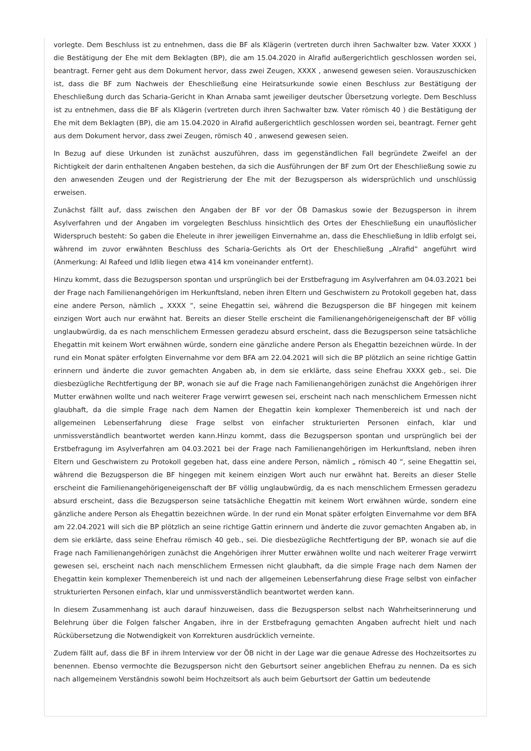vorlegte. Dem Beschluss ist zu entnehmen, dass die BF als Klägerin (vertreten durch ihren Sachwalter bzw. Vater XXXX ) die Bestätigung der Ehe mit dem Beklagten (BP), die am 15.04.2020 in Alrafid außergerichtlich geschlossen worden sei, beantragt. Ferner geht aus dem Dokument hervor, dass zwei Zeugen, XXXX , anwesend gewesen seien. Vorauszuschicken ist, dass die BF zum Nachweis der Eheschließung eine Heiratsurkunde sowie einen Beschluss zur Bestätigung der Eheschließung durch das Scharia-Gericht in Khan Arnaba samt jeweiliger deutscher Übersetzung vorlegte. Dem Beschluss ist zu entnehmen, dass die BF als Klägerin (vertreten durch ihren Sachwalter bzw. Vater römisch 40 ) die Bestätigung der Ehe mit dem Beklagten (BP), die am 15.04.2020 in Alrafid außergerichtlich geschlossen worden sei, beantragt. Ferner geht aus dem Dokument hervor, dass zwei Zeugen, römisch 40 , anwesend gewesen seien.
In Bezug auf diese Urkunden ist zunächst auszuführen, dass im gegenständlichen Fall begründete Zweifel an der Richtigkeit der darin enthaltenen Angaben bestehen, da sich die Ausführungen der BF zum Ort der Eheschließung sowie zu den anwesenden Zeugen und der Registrierung der Ehe mit der Bezugsperson als widersprüchlich und unschlüssig erweisen.
Zunächst fällt auf, dass zwischen den Angaben der BF vor der ÖB Damaskus sowie der Bezugsperson in ihrem Asylverfahren und der Angaben im vorgelegten Beschluss hinsichtlich des Ortes der Eheschließung ein unauflöslicher Widerspruch besteht: So gaben die Eheleute in ihrer jeweiligen Einvernahme an, dass die Eheschließung in Idlib erfolgt sei, während im zuvor erwähnten Beschluss des Scharia-Gerichts als Ort der Eheschließung „Alrafid“ angeführt wird (Anmerkung: Al Rafeed und Idlib liegen etwa 414 km voneinander entfernt).
Hinzu kommt, dass die Bezugsperson spontan und ursprünglich bei der Erstbefragung im Asylverfahren am 04.03.2021 bei der Frage nach Familienangehörigen im Herkunftsland, neben ihren Eltern und Geschwistern zu Protokoll gegeben hat, dass eine andere Person, nämlich „ XXXX “, seine Ehegattin sei, während die Bezugsperson die BF hingegen mit keinem einzigen Wort auch nur erwähnt hat. Bereits an dieser Stelle erscheint die Familienangehörigeneigenschaft der BF völlig unglaubwürdig, da es nach menschlichem Ermessen geradezu absurd erscheint, dass die Bezugsperson seine tatsächliche Ehegattin mit keinem Wort erwähnen würde, sondern eine gänzliche andere Person als Ehegattin bezeichnen würde. In der rund ein Monat später erfolgten Einvernahme vor dem BFA am 22.04.2021 will sich die BP plötzlich an seine richtige Gattin erinnern und änderte die zuvor gemachten Angaben ab, in dem sie erklärte, dass seine Ehefrau XXXX geb., sei. Die diesbezügliche Rechtfertigung der BP, wonach sie auf die Frage nach Familienangehörigen zunächst die Angehörigen ihrer Mutter erwähnen wollte und nach weiterer Frage verwirrt gewesen sei, erscheint nach nach menschlichem Ermessen nicht glaubhaft, da die simple Frage nach dem Namen der Ehegattin kein komplexer Themenbereich ist und nach der allgemeinen Lebenserfahrung diese Frage selbst von einfacher strukturierten Personen einfach, klar und unmissverständlich beantwortet werden kann.Hinzu kommt, dass die Bezugsperson spontan und ursprünglich bei der Erstbefragung im Asylverfahren am 04.03.2021 bei der Frage nach Familienangehörigen im Herkunftsland, neben ihren Eltern und Geschwistern zu Protokoll gegeben hat, dass eine andere Person, nämlich „ römisch 40 “, seine Ehegattin sei, während die Bezugsperson die BF hingegen mit keinem einzigen Wort auch nur erwähnt hat. Bereits an dieser Stelle erscheint die Familienangehörigeneigenschaft der BF völlig unglaubwürdig, da es nach menschlichem Ermessen geradezu absurd erscheint, dass die Bezugsperson seine tatsächliche Ehegattin mit keinem Wort erwähnen würde, sondern eine gänzliche andere Person als Ehegattin bezeichnen würde. In der rund ein Monat später erfolgten Einvernahme vor dem BFA am 22.04.2021 will sich die BP plötzlich an seine richtige Gattin erinnern und änderte die zuvor gemachten Angaben ab, in dem sie erklärte, dass seine Ehefrau römisch 40 geb., sei. Die diesbezügliche Rechtfertigung der BP, wonach sie auf die Frage nach Familienangehörigen zunächst die Angehörigen ihrer Mutter erwähnen wollte und nach weiterer Frage verwirrt gewesen sei, erscheint nach nach menschlichem Ermessen nicht glaubhaft, da die simple Frage nach dem Namen der Ehegattin kein komplexer Themenbereich ist und nach der allgemeinen Lebenserfahrung diese Frage selbst von einfacher strukturierten Personen einfach, klar und unmissverständlich beantwortet werden kann.
In diesem Zusammenhang ist auch darauf hinzuweisen, dass die Bezugsperson selbst nach Wahrheitserinnerung und Belehrung über die Folgen falscher Angaben, ihre in der Erstbefragung gemachten Angaben aufrecht hielt und nach Rückübersetzung die Notwendigkeit von Korrekturen ausdrücklich verneinte.
Zudem fällt auf, dass die BF in ihrem Interview vor der ÖB nicht in der Lage war die genaue Adresse des Hochzeitsortes zu benennen. Ebenso vermochte die Bezugsperson nicht den Geburtsort seiner angeblichen Ehefrau zu nennen. Da es sich nach allgemeinem Verständnis sowohl beim Hochzeitsort als auch beim Geburtsort der Gattin um bedeutende